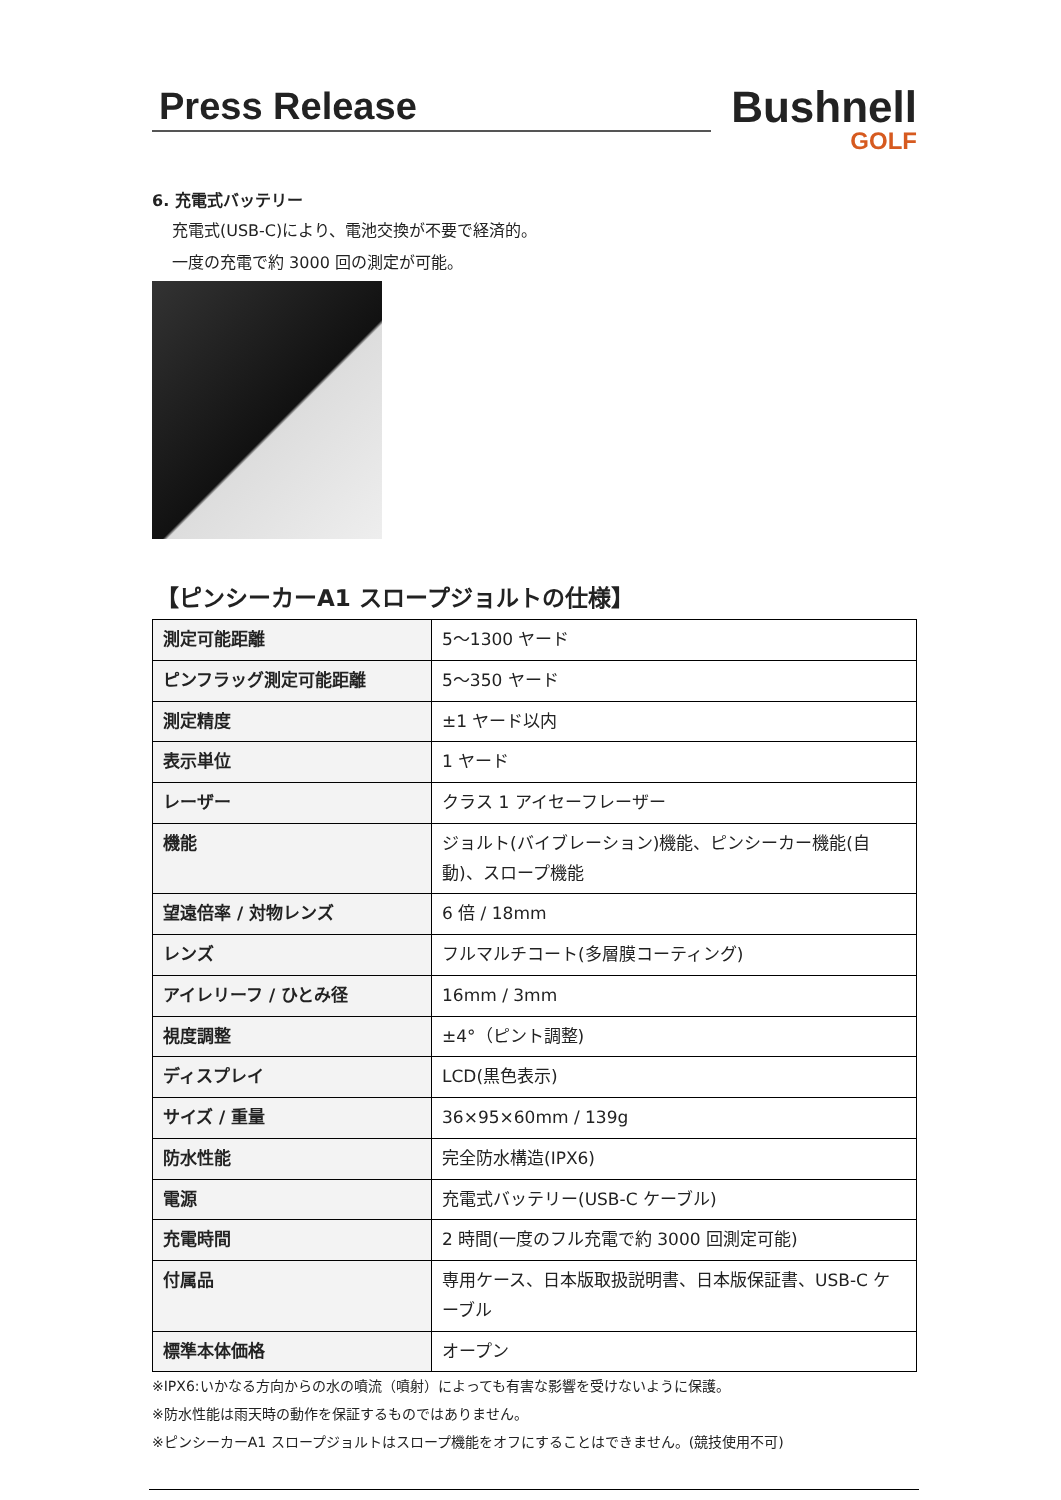Press Release
Bushnell
GOLF
6. 充電式バッテリー
充電式(USB-C)により、電池交換が不要で経済的。
一度の充電で約 3000 回の測定が可能。
【ピンシーカーA1 スロープジョルトの仕様】
| 測定可能距離 | 5～1300 ヤード |
| ピンフラッグ測定可能距離 | 5～350 ヤード |
| 測定精度 | ±1 ヤード以内 |
| 表示単位 | 1 ヤード |
| レーザー | クラス 1 アイセーフレーザー |
| 機能 | ジョルト(バイブレーション)機能、ピンシーカー機能(自動)、スロープ機能 |
| 望遠倍率 / 対物レンズ | 6 倍 / 18mm |
| レンズ | フルマルチコート(多層膜コーティング) |
| アイレリーフ / ひとみ径 | 16mm / 3mm |
| 視度調整 | ±4°（ピント調整) |
| ディスプレイ | LCD(黒色表示) |
| サイズ / 重量 | 36×95×60mm / 139g |
| 防水性能 | 完全防水構造(IPX6) |
| 電源 | 充電式バッテリー(USB-C ケーブル) |
| 充電時間 | 2 時間(一度のフル充電で約 3000 回測定可能) |
| 付属品 | 専用ケース、日本版取扱説明書、日本版保証書、USB-C ケーブル |
| 標準本体価格 | オープン |
※IPX6:いかなる方向からの水の噴流（噴射）によっても有害な影響を受けないように保護。
※防水性能は雨天時の動作を保証するものではありません。
※ピンシーカーA1 スロープジョルトはスロープ機能をオフにすることはできません。(競技使用不可)